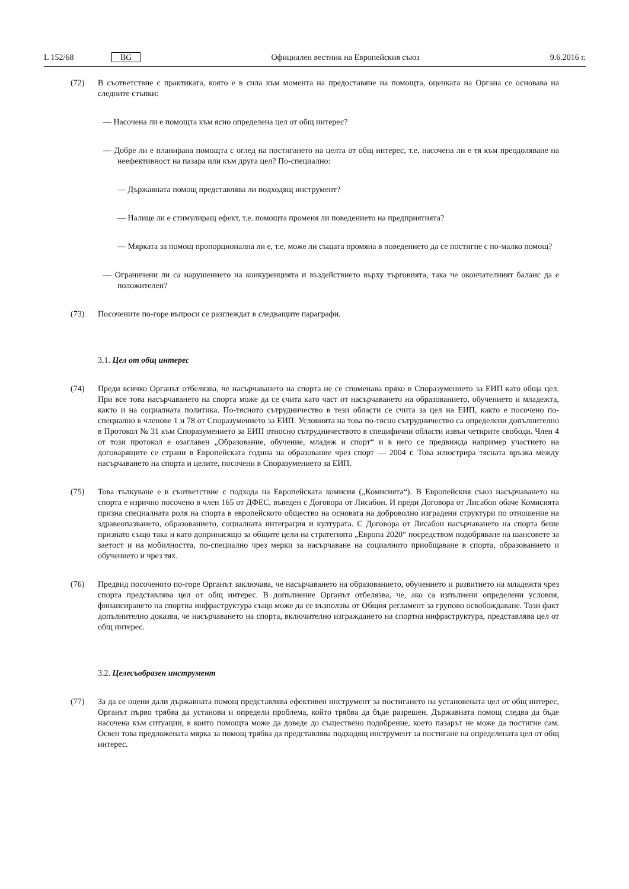L 152/68 BG Официален вестник на Европейския съюз 9.6.2016 г.
(72) В съответствие с практиката, която е в сила към момента на предоставяне на помощта, оценката на Органа се основава на следните стъпки:
— Насочена ли е помощта към ясно определена цел от общ интерес?
— Добре ли е планирана помощта с оглед на постигането на целта от общ интерес, т.е. насочена ли е тя към преодоляване на неефективност на пазара или към друга цел? По-специално:
— Държавната помощ представлява ли подходящ инструмент?
— Налице ли е стимулиращ ефект, т.е. помощта променя ли поведението на предприятията?
— Мярката за помощ пропорционална ли е, т.е. може ли същата промяна в поведението да се постигне с по-малко помощ?
— Ограничени ли са нарушението на конкуренцията и въздействието върху търговията, така че окончателният баланс да е положителен?
(73) Посочените по-горе въпроси се разглеждат в следващите параграфи.
3.1. Цел от общ интерес
(74) Преди всичко Органът отбелязва, че насърчаването на спорта не се споменава пряко в Споразумението за ЕИП като обща цел. При все това насърчаването на спорта може да се счита като част от насърчаването на образованието, обучението и младежта, както и на социалната политика. По-тясното сътрудничество в тези области се счита за цел на ЕИП, както е посочено по-специално в членове 1 и 78 от Споразумението за ЕИП. Условията на това по-тясно сътрудничество са определени допълнително в Протокол № 31 към Споразумението за ЕИП относно сътрудничеството в специфични области извън четирите свободи. Член 4 от този протокол е озаглавен „Образование, обучение, младеж и спорт“ и в него се предвижда например участието на договарящите се страни в Европейската година на образование чрез спорт — 2004 г. Това илюстрира тясната връзка между насърчаването на спорта и целите, посочени в Споразумението за ЕИП.
(75) Това тълкуване е в съответствие с подхода на Европейската комисия („Комисията“). В Европейския съюз насърчаването на спорта е изрично посочено в член 165 от ДФЕС, въведен с Договора от Лисабон. И преди Договора от Лисабон обаче Комисията призна специалната роля на спорта в европейското общество на основата на доброволно изградени структури по отношение на здравеопазването, образованието, социалната интеграция и културата. С Договора от Лисабон насърчаването на спорта беше признато също така и като допринасящо за общите цели на стратегията „Европа 2020“ посредством подобряване на шансовете за заетост и на мобилността, по-специално чрез мерки за насърчаване на социалното приобщаване в спорта, образованието и обучението и чрез тях.
(76) Предвид посоченото по-горе Органът заключава, че насърчаването на образованието, обучението и развитието на младежта чрез спорта представлява цел от общ интерес. В допълнение Органът отбелязва, че, ако са изпълнени определени условия, финансирането на спортна инфраструктура също може да се възползва от Общия регламент за групово освобождаване. Този факт допълнително доказва, че насърчаването на спорта, включително изграждането на спортна инфраструктура, представлява цел от общ интерес.
3.2. Целесъобразен инструмент
(77) За да се оцени дали държавната помощ представлява ефективен инструмент за постигането на установената цел от общ интерес, Органът първо трябва да установи и определи проблема, който трябва да бъде разрешен. Държавната помощ следва да бъде насочена към ситуации, в които помощта може да доведе до съществено подобрение, което пазарът не може да постигне сам. Освен това предложената мярка за помощ трябва да представлява подходящ инструмент за постигане на определената цел от общ интерес.